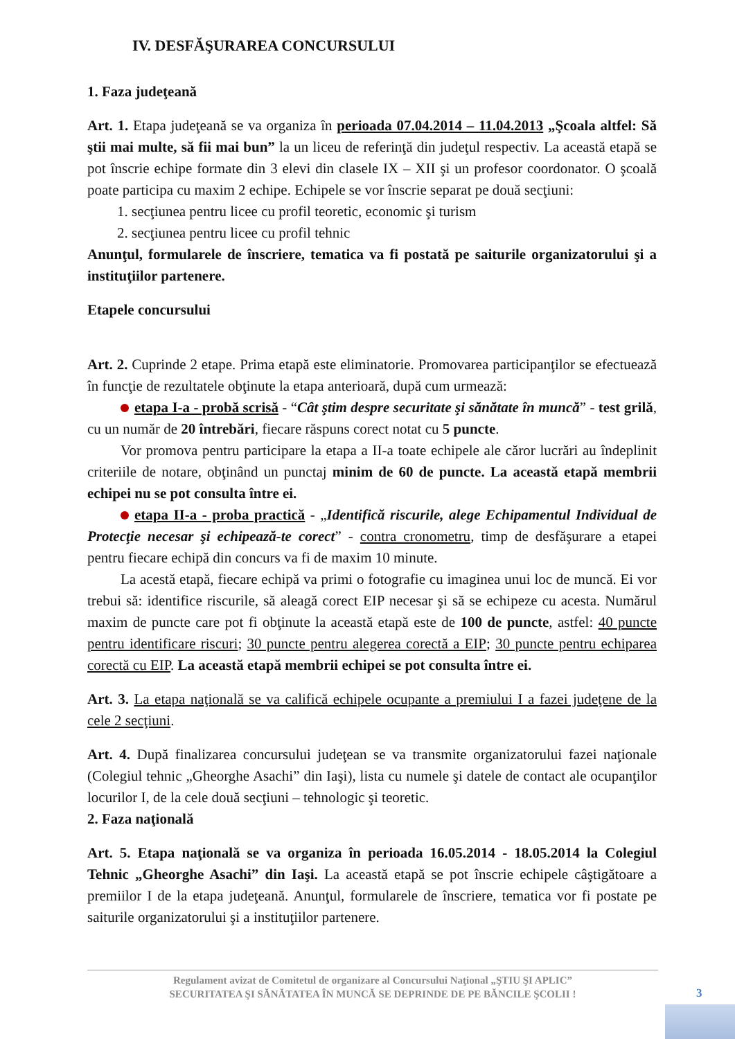IV. DESFĂŞURAREA CONCURSULUI
1. Faza judeţeană
Art. 1. Etapa judeţeană se va organiza în perioada 07.04.2014 – 11.04.2013 „Şcoala altfel: Să ştii mai multe, să fii mai bun” la un liceu de referinţă din judeţul respectiv. La această etapă se pot înscrie echipe formate din 3 elevi din clasele IX – XII şi un profesor coordonator. O şcoală poate participa cu maxim 2 echipe. Echipele se vor înscrie separat pe două secţiuni:
1. secţiunea pentru licee cu profil teoretic, economic şi turism
2. secţiunea pentru licee cu profil tehnic
Anunţul, formularele de înscriere, tematica va fi postată pe saiturile organizatorului şi a instituţiilor partenere.
Etapele concursului
Art. 2. Cuprinde 2 etape. Prima etapă este eliminatorie. Promovarea participanţilor se efectuează în funcţie de rezultatele obţinute la etapa anterioară, după cum urmează:
etapa I-a - probă scrisă - “Cât ştim despre securitate şi sănătate în muncă” - test grilă, cu un număr de 20 întrebări, fiecare răspuns corect notat cu 5 puncte.
Vor promova pentru participare la etapa a II-a toate echipele ale căror lucrări au îndeplinit criteriile de notare, obţinând un punctaj minim de 60 de puncte. La această etapă membrii echipei nu se pot consulta între ei.
etapa II-a - proba practică - „Identifică riscurile, alege Echipamentul Individual de Protecţie necesar şi echipează-te corect” - contra cronometru, timp de desfăşurare a etapei pentru fiecare echipă din concurs va fi de maxim 10 minute.
La acestă etapă, fiecare echipă va primi o fotografie cu imaginea unui loc de muncă. Ei vor trebui să: identifice riscurile, să aleagă corect EIP necesar şi să se echipeze cu acesta. Numărul maxim de puncte care pot fi obţinute la această etapă este de 100 de puncte, astfel: 40 puncte pentru identificare riscuri; 30 puncte pentru alegerea corectă a EIP; 30 puncte pentru echiparea corectă cu EIP. La această etapă membrii echipei se pot consulta între ei.
Art. 3. La etapa naţională se va califică echipele ocupante a premiului I a fazei judeţene de la cele 2 secţiuni.
Art. 4. După finalizarea concursului judeţean se va transmite organizatorului fazei naţionale (Colegiul tehnic „Gheorghe Asachi” din Iaşi), lista cu numele şi datele de contact ale ocupanţilor locurilor I, de la cele două secţiuni – tehnologic şi teoretic.
2. Faza naţională
Art. 5. Etapa naţională se va organiza în perioada 16.05.2014 - 18.05.2014 la Colegiul Tehnic „Gheorghe Asachi” din Iaşi. La această etapă se pot înscrie echipele câştigătoare a premiilor I de la etapa judeţeană. Anunţul, formularele de înscriere, tematica vor fi postate pe saiturile organizatorului şi a instituţiilor partenere.
Regulament avizat de Comitetul de organizare al Concursului Naţional „ŞTIU ŞI APLIC”
SECURITATEA ŞI SĂNĂTATEA ÎN MUNCĂ SE DEPRINDE DE PE BĂNCILE ŞCOLII !
3